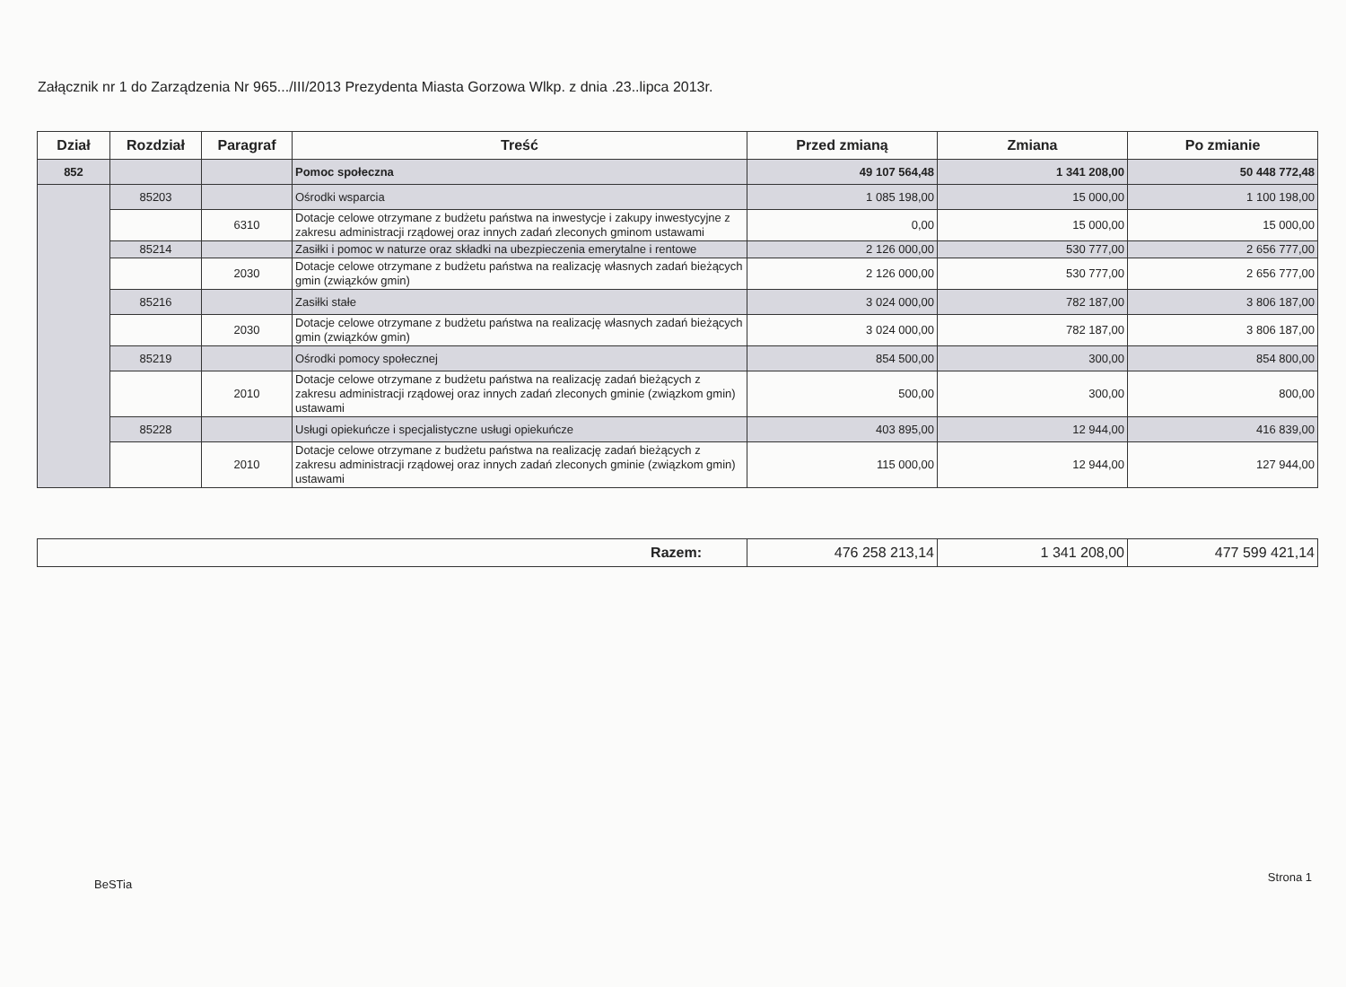Załącznik nr 1 do Zarządzenia Nr 965.../III/2013 Prezydenta Miasta Gorzowa Wlkp. z dnia .23..lipca 2013r.
| Dział | Rozdział | Paragraf | Treść | Przed zmianą | Zmiana | Po zmianie |
| --- | --- | --- | --- | --- | --- | --- |
| 852 | | | Pomoc społeczna | 49 107 564,48 | 1 341 208,00 | 50 448 772,48 |
| | 85203 | | Ośrodki wsparcia | 1 085 198,00 | 15 000,00 | 1 100 198,00 |
| | | 6310 | Dotacje celowe otrzymane z budżetu państwa na inwestycje i zakupy inwestycyjne z zakresu administracji rządowej oraz innych zadań zleconych gminom ustawami | 0,00 | 15 000,00 | 15 000,00 |
| | 85214 | | Zasiłki i pomoc w naturze oraz składki na ubezpieczenia emerytalne i rentowe | 2 126 000,00 | 530 777,00 | 2 656 777,00 |
| | | 2030 | Dotacje celowe otrzymane z budżetu państwa na realizację własnych zadań bieżących gmin (związków gmin) | 2 126 000,00 | 530 777,00 | 2 656 777,00 |
| | 85216 | | Zasiłki stałe | 3 024 000,00 | 782 187,00 | 3 806 187,00 |
| | | 2030 | Dotacje celowe otrzymane z budżetu państwa na realizację własnych zadań bieżących gmin (związków gmin) | 3 024 000,00 | 782 187,00 | 3 806 187,00 |
| | 85219 | | Ośrodki pomocy społecznej | 854 500,00 | 300,00 | 854 800,00 |
| | | 2010 | Dotacje celowe otrzymane z budżetu państwa na realizację zadań bieżących z zakresu administracji rządowej oraz innych zadań zleconych gminie (związkom gmin) ustawami | 500,00 | 300,00 | 800,00 |
| | 85228 | | Usługi opiekuńcze i specjalistyczne usługi opiekuńcze | 403 895,00 | 12 944,00 | 416 839,00 |
| | | 2010 | Dotacje celowe otrzymane z budżetu państwa na realizację zadań bieżących z zakresu administracji rządowej oraz innych zadań zleconych gminie (związkom gmin) ustawami | 115 000,00 | 12 944,00 | 127 944,00 |
| Razem: | 476 258 213,14 | 1 341 208,00 | 477 599 421,14 |
BeSTia
Strona 1